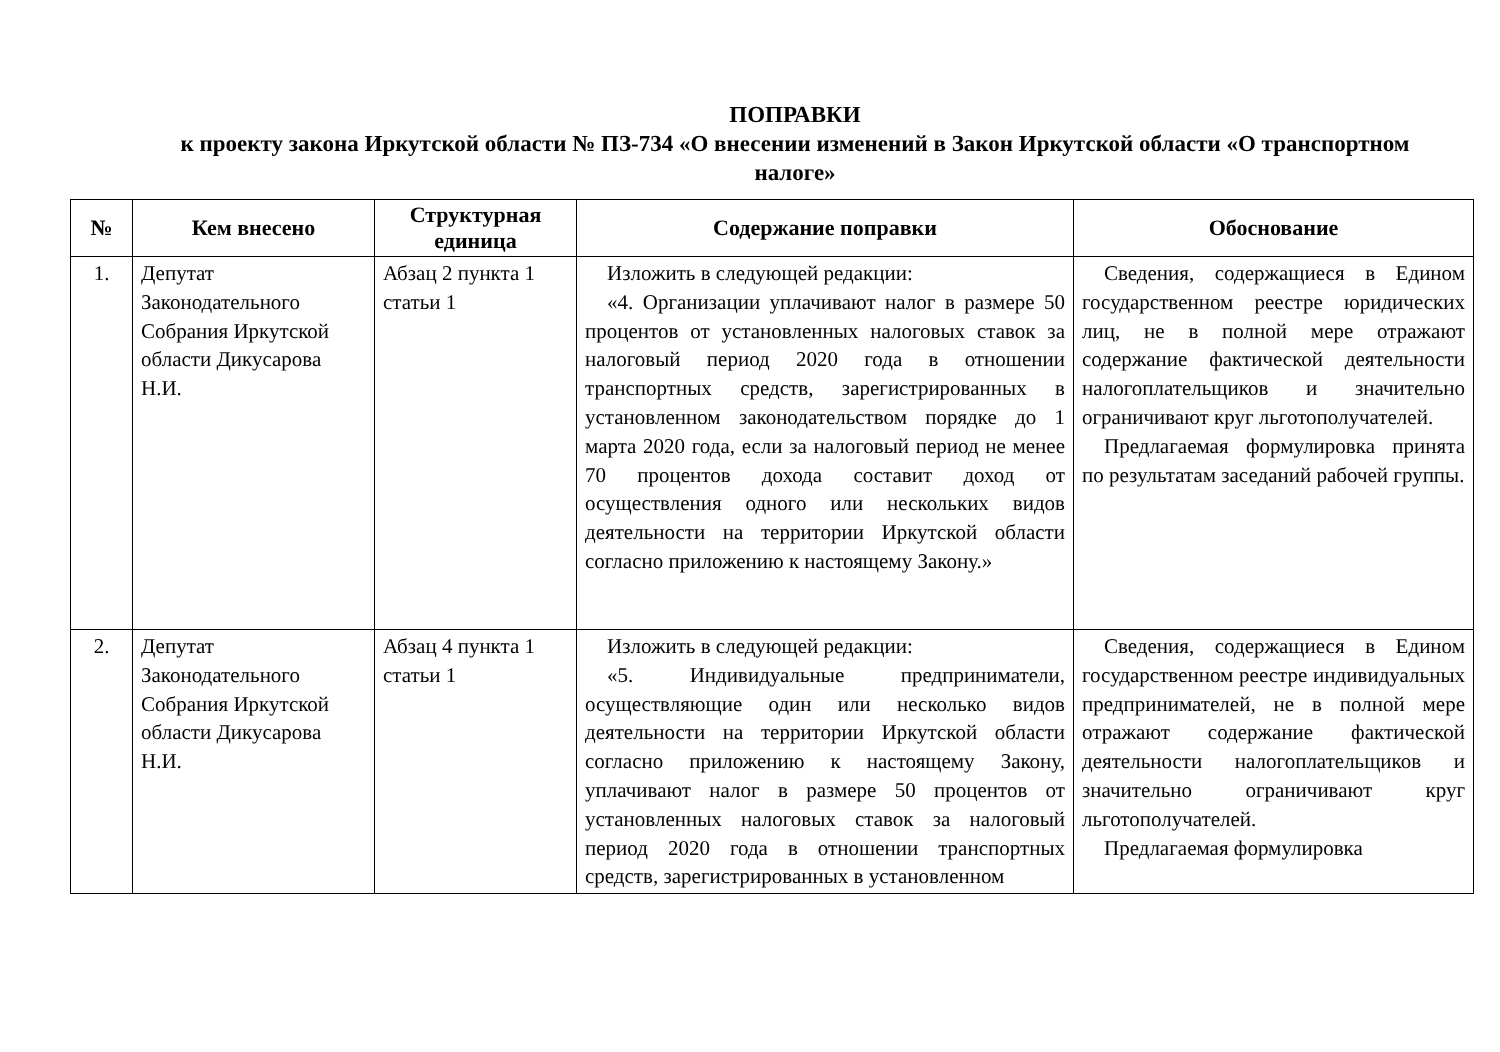ПОПРАВКИ
к проекту закона Иркутской области № ПЗ-734 «О внесении изменений в Закон Иркутской области «О транспортном налоге»
| № | Кем внесено | Структурная единица | Содержание поправки | Обоснование |
| --- | --- | --- | --- | --- |
| 1. | Депутат Законодательного Собрания Иркутской области Дикусарова Н.И. | Абзац 2 пункта 1 статьи 1 | Изложить в следующей редакции: «4. Организации уплачивают налог в размере 50 процентов от установленных налоговых ставок за налоговый период 2020 года в отношении транспортных средств, зарегистрированных в установленном законодательством порядке до 1 марта 2020 года, если за налоговый период не менее 70 процентов дохода составит доход от осуществления одного или нескольких видов деятельности на территории Иркутской области согласно приложению к настоящему Закону.» | Сведения, содержащиеся в Едином государственном реестре юридических лиц, не в полной мере отражают содержание фактической деятельности налогоплательщиков и значительно ограничивают круг льготополучателей. Предлагаемая формулировка принята по результатам заседаний рабочей группы. |
| 2. | Депутат Законодательного Собрания Иркутской области Дикусарова Н.И. | Абзац 4 пункта 1 статьи 1 | Изложить в следующей редакции: «5. Индивидуальные предприниматели, осуществляющие один или несколько видов деятельности на территории Иркутской области согласно приложению к настоящему Закону, уплачивают налог в размере 50 процентов от установленных налоговых ставок за налоговый период 2020 года в отношении транспортных средств, зарегистрированных в установленном | Сведения, содержащиеся в Едином государственном реестре индивидуальных предпринимателей, не в полной мере отражают содержание фактической деятельности налогоплательщиков и значительно ограничивают круг льготополучателей. Предлагаемая формулировка |